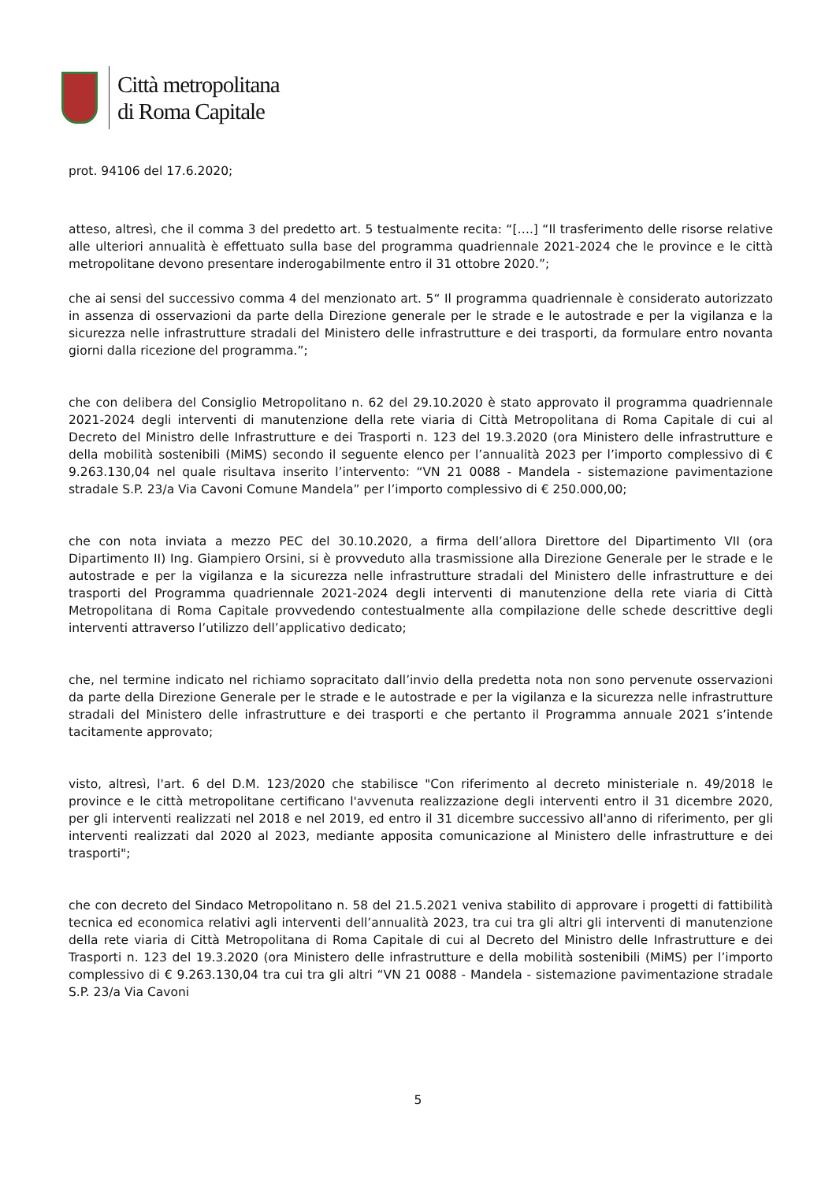Città metropolitana
di Roma Capitale
prot. 94106 del 17.6.2020;
atteso, altresì, che il comma 3 del predetto art. 5 testualmente recita: “[….] “Il trasferimento delle risorse relative alle ulteriori annualità è effettuato sulla base del programma quadriennale 2021-2024 che le province e le città metropolitane devono presentare inderogabilmente entro il 31 ottobre 2020.”;
che ai sensi del successivo comma 4 del menzionato art. 5“ Il programma quadriennale è considerato autorizzato in assenza di osservazioni da parte della Direzione generale per le strade e le autostrade e per la vigilanza e la sicurezza nelle infrastrutture stradali del Ministero delle infrastrutture e dei trasporti, da formulare entro novanta giorni dalla ricezione del programma.”;
che con delibera del Consiglio Metropolitano n. 62 del 29.10.2020 è stato approvato il programma quadriennale 2021-2024 degli interventi di manutenzione della rete viaria di Città Metropolitana di Roma Capitale di cui al Decreto del Ministro delle Infrastrutture e dei Trasporti n. 123 del 19.3.2020 (ora Ministero delle infrastrutture e della mobilità sostenibili (MiMS) secondo il seguente elenco per l’annualità 2023 per l’importo complessivo di € 9.263.130,04 nel quale risultava inserito l’intervento: “VN 21 0088 - Mandela - sistemazione pavimentazione stradale S.P. 23/a Via Cavoni Comune Mandela” per l’importo complessivo di € 250.000,00;
che con nota inviata a mezzo PEC del 30.10.2020, a firma dell’allora Direttore del Dipartimento VII (ora Dipartimento II) Ing. Giampiero Orsini, si è provveduto alla trasmissione alla Direzione Generale per le strade e le autostrade e per la vigilanza e la sicurezza nelle infrastrutture stradali del Ministero delle infrastrutture e dei trasporti del Programma quadriennale 2021-2024 degli interventi di manutenzione della rete viaria di Città Metropolitana di Roma Capitale provvedendo contestualmente alla compilazione delle schede descrittive degli interventi attraverso l’utilizzo dell’applicativo dedicato;
che, nel termine indicato nel richiamo sopracitato dall’invio della predetta nota non sono pervenute osservazioni da parte della Direzione Generale per le strade e le autostrade e per la vigilanza e la sicurezza nelle infrastrutture stradali del Ministero delle infrastrutture e dei trasporti e che pertanto il Programma annuale 2021 s’intende tacitamente approvato;
visto, altresì, l'art. 6 del D.M. 123/2020 che stabilisce "Con riferimento al decreto ministeriale n. 49/2018 le province e le città metropolitane certificano l'avvenuta realizzazione degli interventi entro il 31 dicembre 2020, per gli interventi realizzati nel 2018 e nel 2019, ed entro il 31 dicembre successivo all'anno di riferimento, per gli interventi realizzati dal 2020 al 2023, mediante apposita comunicazione al Ministero delle infrastrutture e dei trasporti";
che con decreto del Sindaco Metropolitano n. 58 del 21.5.2021 veniva stabilito di approvare i progetti di fattibilità tecnica ed economica relativi agli interventi dell’annualità 2023, tra cui tra gli altri gli interventi di manutenzione della rete viaria di Città Metropolitana di Roma Capitale di cui al Decreto del Ministro delle Infrastrutture e dei Trasporti n. 123 del 19.3.2020 (ora Ministero delle infrastrutture e della mobilità sostenibili (MiMS) per l’importo complessivo di € 9.263.130,04 tra cui tra gli altri “VN 21 0088 - Mandela - sistemazione pavimentazione stradale S.P. 23/a Via Cavoni
5